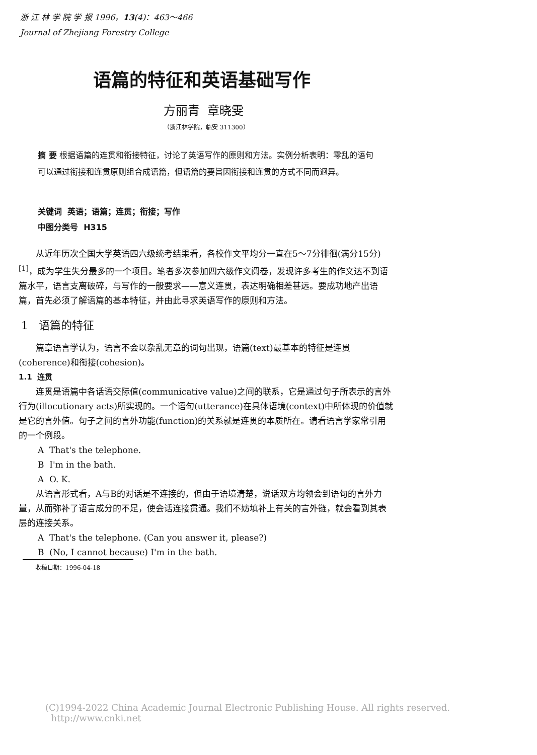浙 江 林 学 院 学 报 1996，13(4)：463～466
Journal of Zhejiang Forestry College
语篇的特征和英语基础写作
方丽青 章晓雯
（浙江林学院，临安 311300）
摘 要 根据语篇的连贯和衔接特征，讨论了英语写作的原则和方法。实例分析表明：零乱的语句可以通过衔接和连贯原则组合成语篇，但语篇的要旨因衔接和连贯的方式不同而迥异。
关键词 英语；语篇；连贯；衔接；写作
中图分类号 H315
从近年历次全国大学英语四六级统考结果看，各校作文平均分一直在5～7分徘徊(满分15分)<sup>[1]</sup>，成为学生失分最多的一个项目。笔者多次参加四六级作文阅卷，发现许多考生的作文达不到语篇水平，语言支离破碎，与写作的一般要求——意义连贯，表达明确相差甚远。要成功地产出语篇，首先必须了解语篇的基本特征，并由此寻求英语写作的原则和方法。
1 语篇的特征
篇章语言学认为，语言不会以杂乱无章的词句出现，语篇(text)最基本的特征是连贯(coherence)和衔接(cohesion)。
1.1 连贯
连贯是语篇中各话语交际值(communicative value)之间的联系，它是通过句子所表示的言外行为(illocutionary acts)所实现的。一个语句(utterance)在具体语境(context)中所体现的价值就是它的言外值。句子之间的言外功能(function)的关系就是连贯的本质所在。请看语言学家常引用的一个例段。
A That's the telephone.
B I'm in the bath.
A O. K.
从语言形式看，A与B的对话是不连接的，但由于语境清楚，说话双方均领会到语句的言外力量，从而弥补了语言成分的不足，使会话连接贯通。我们不妨填补上有关的言外链，就会看到其表层的连接关系。
A That's the telephone. (Can you answer it, please?)
B (No, I cannot because) I'm in the bath.
收稿日期：1996-04-18
(C)1994-2022 China Academic Journal Electronic Publishing House. All rights reserved. http://www.cnki.net